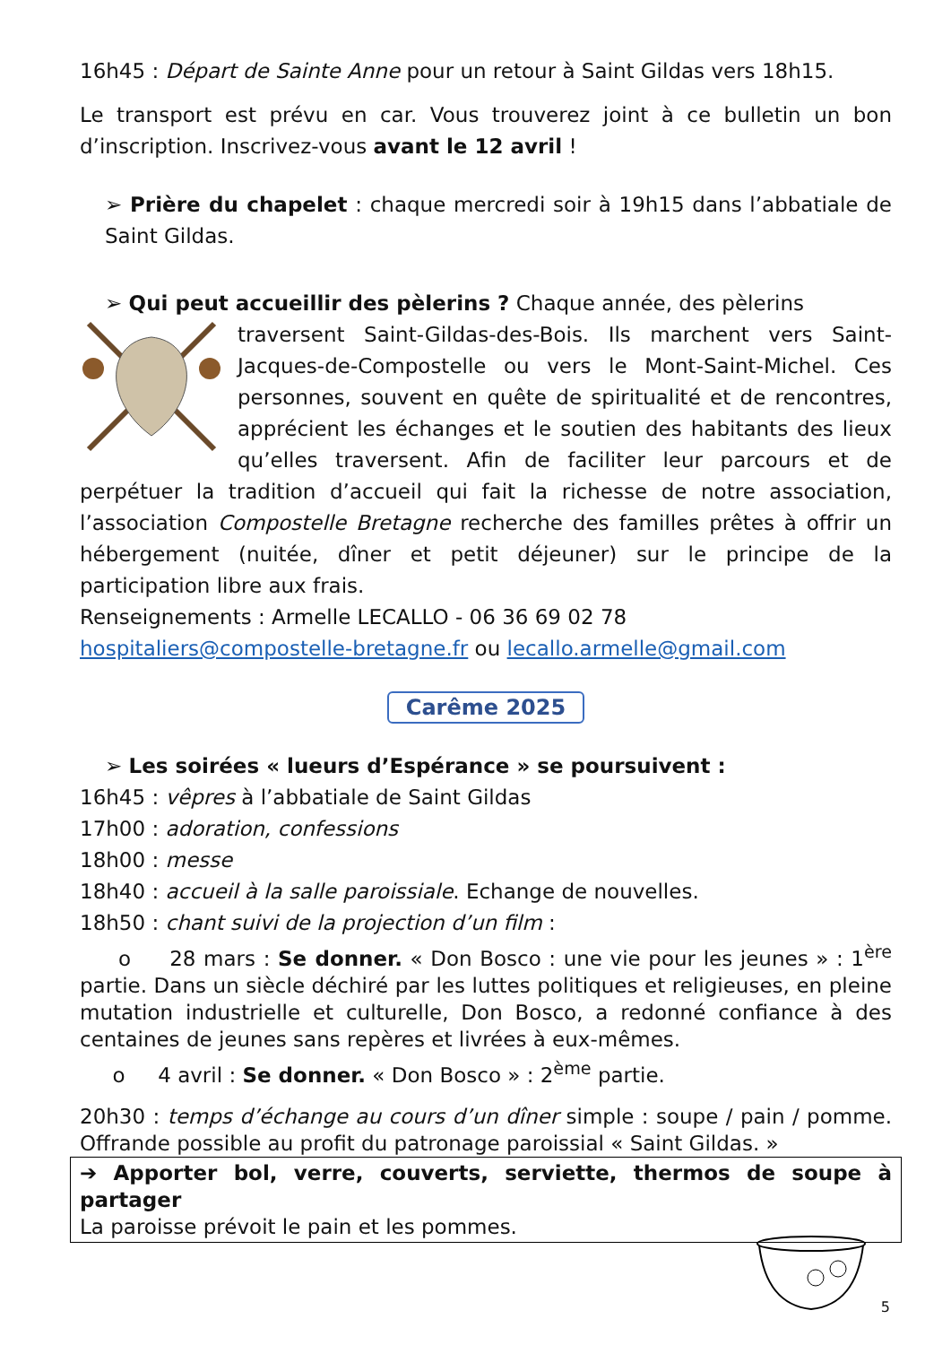16h45 : Départ de Sainte Anne pour un retour à Saint Gildas vers 18h15.
Le transport est prévu en car. Vous trouverez joint à ce bulletin un bon d’inscription. Inscrivez-vous avant le 12 avril !
➢ Prière du chapelet : chaque mercredi soir à 19h15 dans l’abbatiale de Saint Gildas.
➢ Qui peut accueillir des pèlerins ? Chaque année, des pèlerins
traversent Saint-Gildas-des-Bois. Ils marchent vers Saint-Jacques-de-Compostelle ou vers le Mont-Saint-Michel. Ces personnes, souvent en quête de spiritualité et de rencontres, apprécient les échanges et le soutien des habitants des lieux qu’elles traversent. Afin de faciliter leur parcours et de perpétuer la tradition d’accueil qui fait la richesse de notre association, l’association Compostelle Bretagne recherche des familles prêtes à offrir un hébergement (nuitée, dîner et petit déjeuner) sur le principe de la participation libre aux frais.
Renseignements : Armelle LECALLO - 06 36 69 02 78
hospitaliers@compostelle-bretagne.fr ou lecallo.armelle@gmail.com
Carême 2025
➢ Les soirées « lueurs d’Espérance » se poursuivent :
16h45 : vêpres à l’abbatiale de Saint Gildas
17h00 : adoration, confessions
18h00 : messe
18h40 : accueil à la salle paroissiale. Echange de nouvelles.
18h50 : chant suivi de la projection d’un film :
o 28 mars : Se donner. « Don Bosco : une vie pour les jeunes » : 1<sup>ère</sup> partie. Dans un siècle déchiré par les luttes politiques et religieuses, en pleine mutation industrielle et culturelle, Don Bosco, a redonné confiance à des centaines de jeunes sans repères et livrées à eux-mêmes.
o 4 avril : Se donner. « Don Bosco » : 2<sup>ème</sup> partie.
20h30 : temps d’échange au cours d’un dîner simple : soupe / pain / pomme. Offrande possible au profit du patronage paroissial « Saint Gildas. »
➔ Apporter bol, verre, couverts, serviette, thermos de soupe à partager
La paroisse prévoit le pain et les pommes.
5